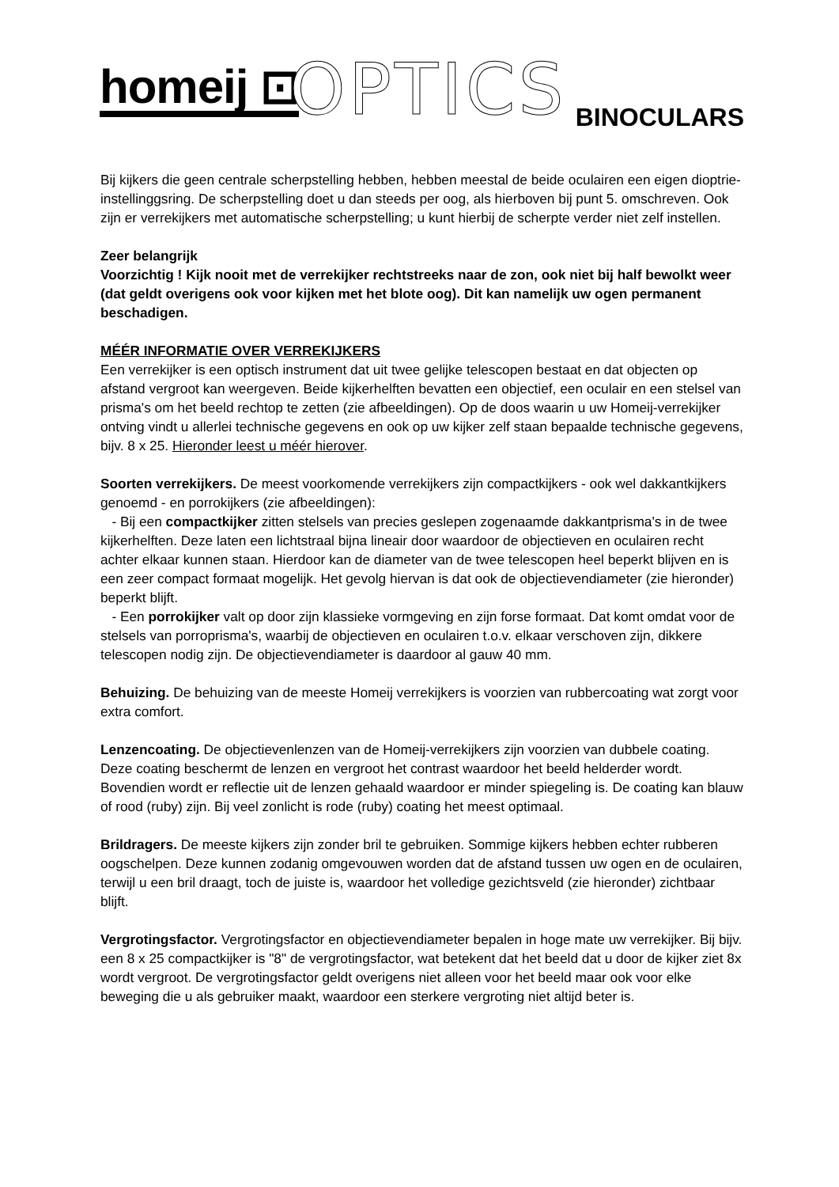homeij ⊡ OPTICS BINOCULARS
Bij kijkers die geen centrale scherpstelling hebben, hebben meestal de beide oculairen een eigen dioptrie-instellinggsring. De scherpstelling doet u dan steeds per oog, als hierboven bij punt 5. omschreven. Ook zijn er verrekijkers met automatische scherpstelling; u kunt hierbij de scherpte verder niet zelf instellen.
Zeer belangrijk
Voorzichtig ! Kijk nooit met de verrekijker rechtstreeks naar de zon, ook niet bij half bewolkt weer (dat geldt overigens ook voor kijken met het blote oog). Dit kan namelijk uw ogen permanent beschadigen.
MÉÉR INFORMATIE OVER VERREKIJKERS
Een verrekijker is een optisch instrument dat uit twee gelijke telescopen bestaat en dat objecten op afstand vergroot kan weergeven. Beide kijkerhelften bevatten een objectief, een oculair en een stelsel van prisma's om het beeld rechtop te zetten (zie afbeeldingen). Op de doos waarin u uw Homeij-verrekijker ontving vindt u allerlei technische gegevens en ook op uw kijker zelf staan bepaalde technische gegevens, bijv. 8 x 25. Hieronder leest u méér hierover.
Soorten verrekijkers. De meest voorkomende verrekijkers zijn compactkijkers - ook wel dakkantkijkers genoemd - en porrokijkers (zie afbeeldingen):
- Bij een compactkijker zitten stelsels van precies geslepen zogenaamde dakkantprisma's in de twee kijkerhelften. Deze laten een lichtstraal bijna lineair door waardoor de objectieven en oculairen recht achter elkaar kunnen staan. Hierdoor kan de diameter van de twee telescopen heel beperkt blijven en is een zeer compact formaat mogelijk. Het gevolg hiervan is dat ook de objectievendiameter (zie hieronder) beperkt blijft.
- Een porrokijker valt op door zijn klassieke vormgeving en zijn forse formaat. Dat komt omdat voor de stelsels van porroprisma's, waarbij de objectieven en oculairen t.o.v. elkaar verschoven zijn, dikkere telescopen nodig zijn. De objectievendiameter is daardoor al gauw 40 mm.
Behuizing. De behuizing van de meeste Homeij verrekijkers is voorzien van rubbercoating wat zorgt voor extra comfort.
Lenzencoating. De objectievenlenzen van de Homeij-verrekijkers zijn voorzien van dubbele coating. Deze coating beschermt de lenzen en vergroot het contrast waardoor het beeld helderder wordt. Bovendien wordt er reflectie uit de lenzen gehaald waardoor er minder spiegeling is. De coating kan blauw of rood (ruby) zijn. Bij veel zonlicht is rode (ruby) coating het meest optimaal.
Brildragers. De meeste kijkers zijn zonder bril te gebruiken. Sommige kijkers hebben echter rubberen oogschelpen. Deze kunnen zodanig omgevouwen worden dat de afstand tussen uw ogen en de oculairen, terwijl u een bril draagt, toch de juiste is, waardoor het volledige gezichtsveld (zie hieronder) zichtbaar blijft.
Vergrotingsfactor. Vergrotingsfactor en objectievendiameter bepalen in hoge mate uw verrekijker. Bij bijv. een 8 x 25 compactkijker is "8" de vergrotingsfactor, wat betekent dat het beeld dat u door de kijker ziet 8x wordt vergroot. De vergrotingsfactor geldt overigens niet alleen voor het beeld maar ook voor elke beweging die u als gebruiker maakt, waardoor een sterkere vergroting niet altijd beter is.